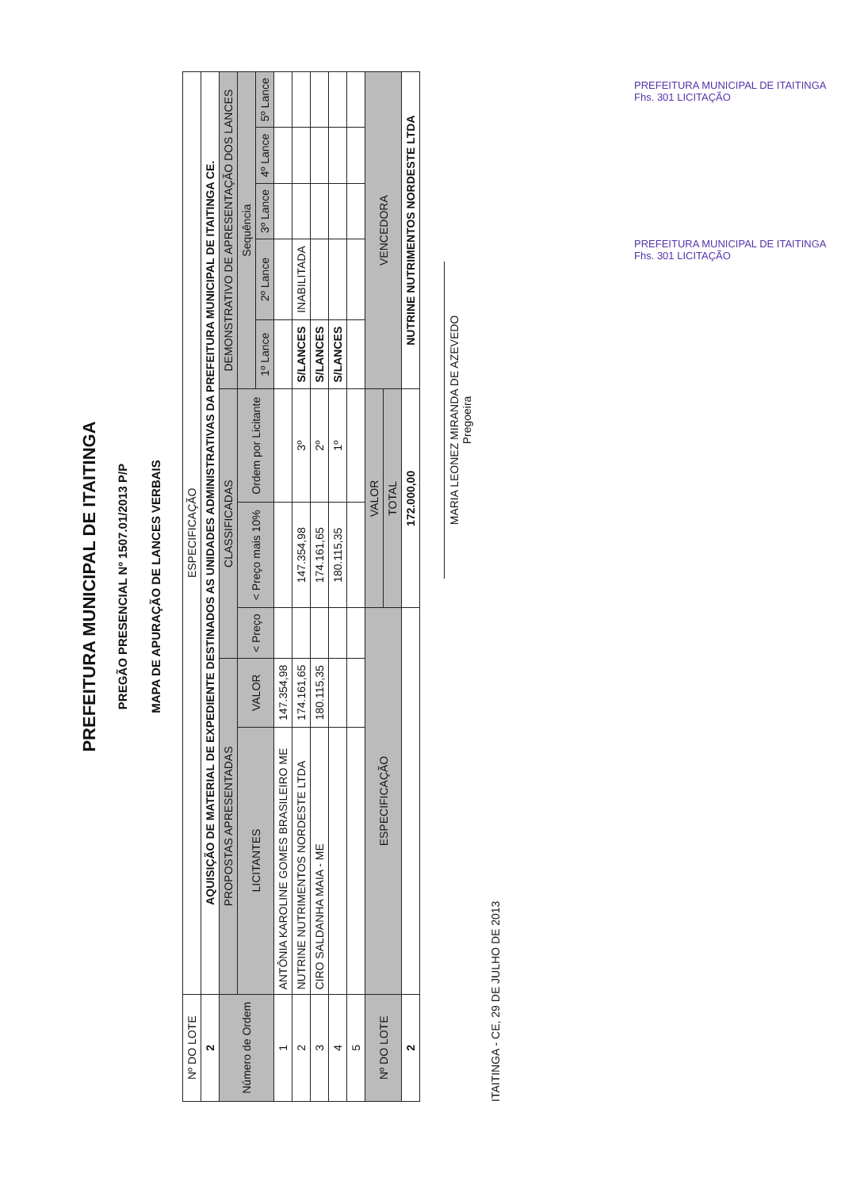PREFEITURA MUNICIPAL DE ITAITINGA
PREGÃO PRESENCIAL Nº 1507.01/2013 P/P
MAPA DE APURAÇÃO DE LANCES VERBAIS
| Nº DO LOTE | ESPECIFICAÇÃO | | | | | | | | | |
| 2 | AQUISIÇÃO DE MATERIAL DE EXPEDIENTE DESTINADOS AS UNIDADES ADMINISTRATIVAS DA PREFEITURA MUNICIPAL DE ITAITINGA CE. | | | | | | | | | |
| Número de Ordem | PROPOSTAS APRESENTADAS | | CLASSIFICADAS | | | DEMONSTRATIVO DE APRESENTAÇÃO DOS LANCES | | | | |
| | LICITANTES | VALOR | < Preço | < Preço mais 10% | Ordem por Licitante | Sequência | | | | |
| | | | | | | 1º Lance | 2º Lance | 3º Lance | 4º Lance | 5º Lance |
| 1 | ANTÔNIA KAROLINE GOMES BRASILEIRO ME | 147.354,98 | | | | | | | | |
| 2 | NUTRINE NUTRIMENTOS NORDESTE LTDA | 174.161,65 | | 147.354,98 | 3º | S/LANCES | INABILITADA | | | |
| 3 | CIRO SALDANHA MAIA - ME | 180.115,35 | | 174.161,65 | 2º | S/LANCES | | | | |
| 4 | | | | 180.115,35 | 1º | S/LANCES | | | | |
| 5 | | | | | | | | | | |
| Nº DO LOTE | ESPECIFICAÇÃO | | | VALOR | | VENCEDORA | | | | |
| | | | | TOTAL | | | | | | |
| 2 | | | | 172.000,00 | | NUTRINE NUTRIMENTOS NORDESTE LTDA | | | | |
MARIA LEONEZ MIRANDA DE AZEVEDO
Pregoeira
ITAITINGA - CE, 29 DE JULHO DE 2013
PREFEITURA MUNICIPAL DE ITAITINGA Fhs. 301 LICITAÇÃO
PREFEITURA MUNICIPAL DE ITAITINGA Fhs. 301 LICITAÇÃO